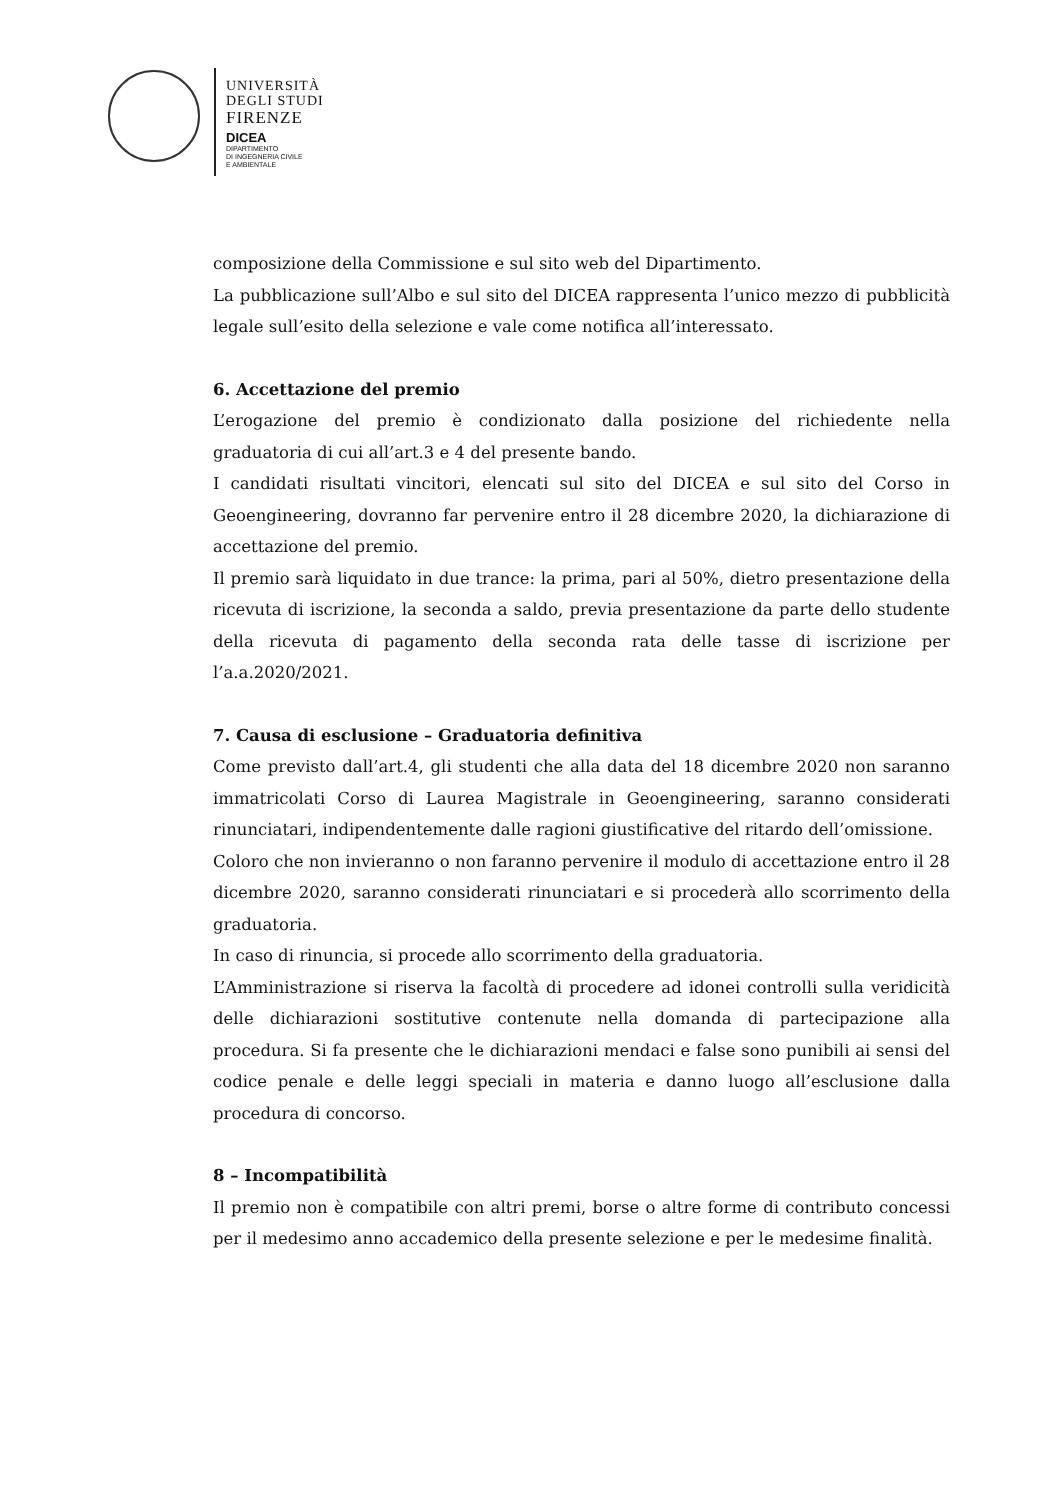UNIVERSITÀ
DEGLI STUDI
FIRENZE
DICEA
DIPARTIMENTO
DI INGEGNERIA CIVILE
E AMBIENTALE
composizione della Commissione e sul sito web del Dipartimento.
La pubblicazione sull’Albo e sul sito del DICEA rappresenta l’unico mezzo di pubblicità legale sull’esito della selezione e vale come notifica all’interessato.
6. Accettazione del premio
L’erogazione del premio è condizionato dalla posizione del richiedente nella graduatoria di cui all’art.3 e 4 del presente bando.
I candidati risultati vincitori, elencati sul sito del DICEA e sul sito del Corso in Geoengineering, dovranno far pervenire entro il 28 dicembre 2020, la dichiarazione di accettazione del premio.
Il premio sarà liquidato in due trance: la prima, pari al 50%, dietro presentazione della ricevuta di iscrizione, la seconda a saldo, previa presentazione da parte dello studente della ricevuta di pagamento della seconda rata delle tasse di iscrizione per l’a.a.2020/2021.
7. Causa di esclusione – Graduatoria definitiva
Come previsto dall’art.4, gli studenti che alla data del 18 dicembre 2020 non saranno immatricolati Corso di Laurea Magistrale in Geoengineering, saranno considerati rinunciatari, indipendentemente dalle ragioni giustificative del ritardo dell’omissione.
Coloro che non invieranno o non faranno pervenire il modulo di accettazione entro il 28 dicembre 2020, saranno considerati rinunciatari e si procederà allo scorrimento della graduatoria.
In caso di rinuncia, si procede allo scorrimento della graduatoria.
L’Amministrazione si riserva la facoltà di procedere ad idonei controlli sulla veridicità delle dichiarazioni sostitutive contenute nella domanda di partecipazione alla procedura. Si fa presente che le dichiarazioni mendaci e false sono punibili ai sensi del codice penale e delle leggi speciali in materia e danno luogo all’esclusione dalla procedura di concorso.
8 – Incompatibilità
Il premio non è compatibile con altri premi, borse o altre forme di contributo concessi per il medesimo anno accademico della presente selezione e per le medesime finalità.